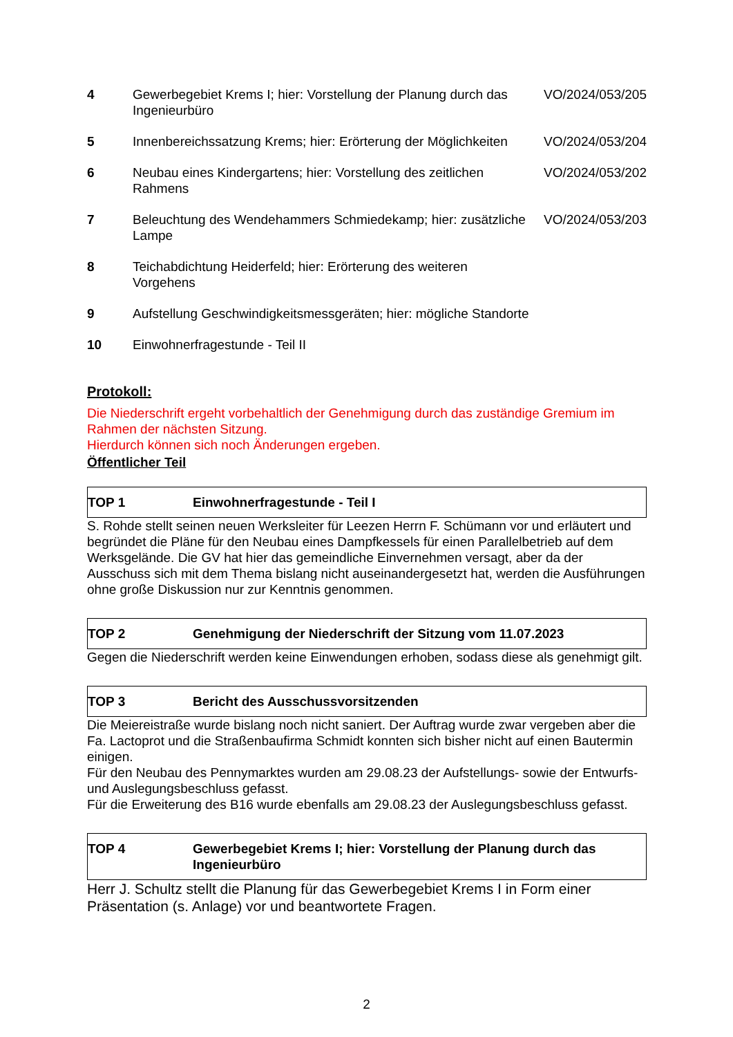| 4 | Gewerbegebiet Krems I; hier: Vorstellung der Planung durch das Ingenieurbüro | VO/2024/053/205 |
| 5 | Innenbereichssatzung Krems; hier: Erörterung der Möglichkeiten | VO/2024/053/204 |
| 6 | Neubau eines Kindergartens; hier: Vorstellung des zeitlichen Rahmens | VO/2024/053/202 |
| 7 | Beleuchtung des Wendehammers Schmiedekamp; hier: zusätzliche Lampe | VO/2024/053/203 |
| 8 | Teichabdichtung Heiderfeld; hier: Erörterung des weiteren Vorgehens | |
| 9 | Aufstellung Geschwindigkeitsmessgeräten; hier: mögliche Standorte | |
| 10 | Einwohnerfragestunde - Teil II | |
Protokoll:
Die Niederschrift ergeht vorbehaltlich der Genehmigung durch das zuständige Gremium im Rahmen der nächsten Sitzung.
Hierdurch können sich noch Änderungen ergeben.
Öffentlicher Teil
TOP 1 Einwohnerfragestunde - Teil I
S. Rohde stellt seinen neuen Werksleiter für Leezen Herrn F. Schümann vor und erläutert und begründet die Pläne für den Neubau eines Dampfkessels für einen Parallelbetrieb auf dem Werksgelände. Die GV hat hier das gemeindliche Einvernehmen versagt, aber da der Ausschuss sich mit dem Thema bislang nicht auseinandergesetzt hat, werden die Ausführungen ohne große Diskussion nur zur Kenntnis genommen.
TOP 2 Genehmigung der Niederschrift der Sitzung vom 11.07.2023
Gegen die Niederschrift werden keine Einwendungen erhoben, sodass diese als genehmigt gilt.
TOP 3 Bericht des Ausschussvorsitzenden
Die Meiereistraße wurde bislang noch nicht saniert. Der Auftrag wurde zwar vergeben aber die Fa. Lactoprot und die Straßenbaufirma Schmidt konnten sich bisher nicht auf einen Bautermin einigen.
Für den Neubau des Pennymarktes wurden am 29.08.23 der Aufstellungs- sowie der Entwurfs- und Auslegungsbeschluss gefasst.
Für die Erweiterung des B16 wurde ebenfalls am 29.08.23 der Auslegungsbeschluss gefasst.
TOP 4 Gewerbegebiet Krems I; hier: Vorstellung der Planung durch das Ingenieurbüro
Herr J. Schultz stellt die Planung für das Gewerbegebiet Krems I in Form einer Präsentation (s. Anlage) vor und beantwortete Fragen.
2